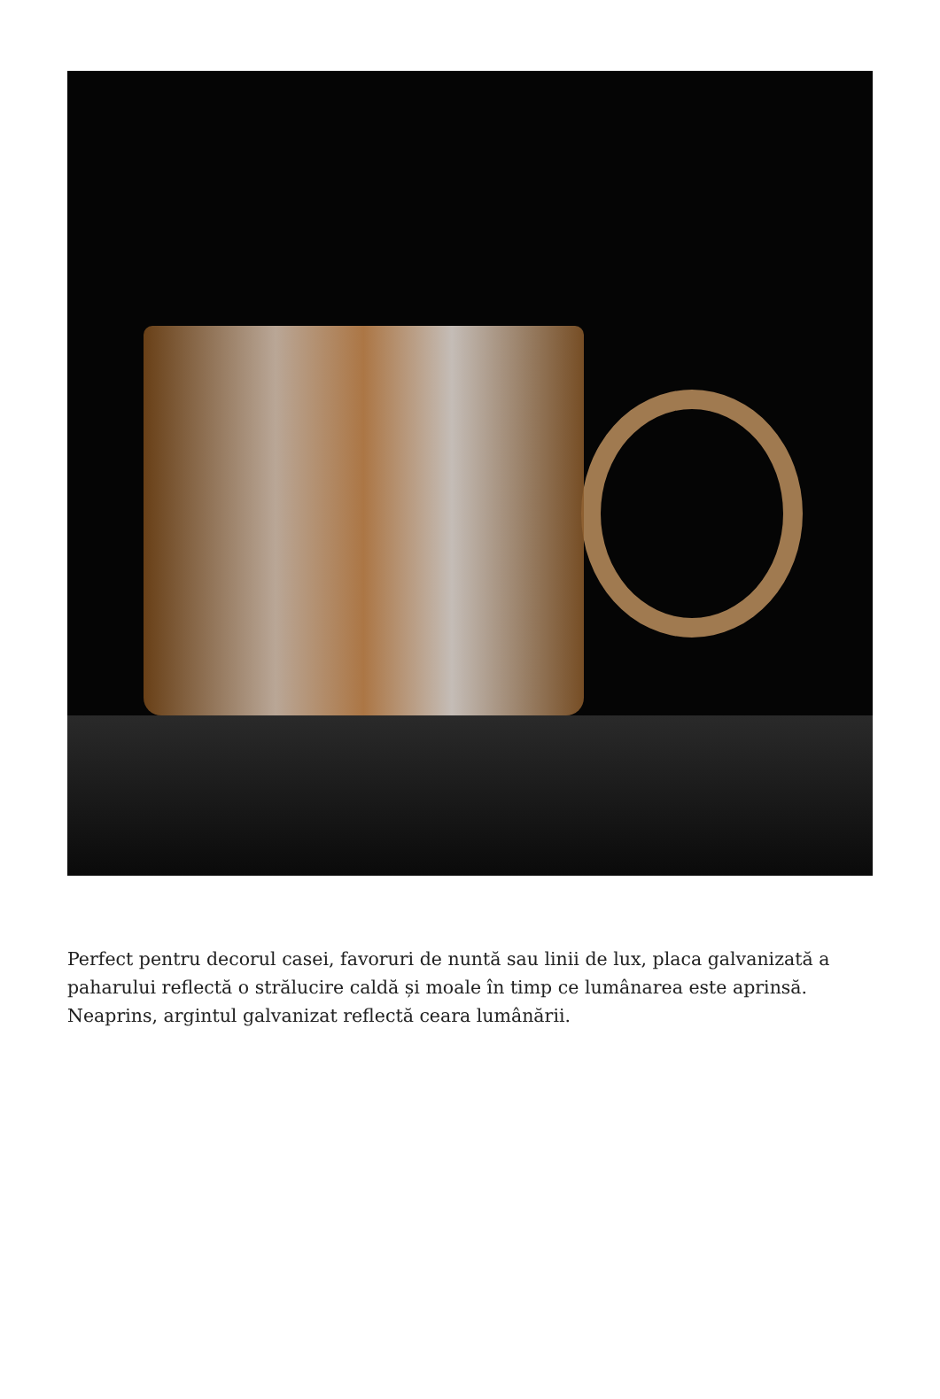Perfect pentru decorul casei, favoruri de nuntă sau linii de lux, placa galvanizată a paharului reflectă o strălucire caldă și moale în timp ce lumânarea este aprinsă. Neaprins, argintul galvanizat reflectă ceara lumânării.